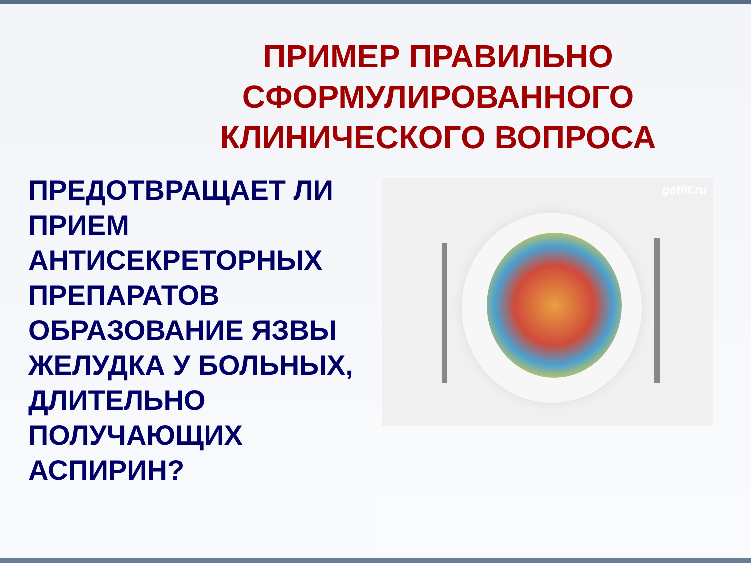ПРИМЕР ПРАВИЛЬНО
СФОРМУЛИРОВАННОГО
КЛИНИЧЕСКОГО ВОПРОСА
ПРЕДОТВРАЩАЕТ ЛИ ПРИЕМ АНТИСЕКРЕТОРНЫХ ПРЕПАРАТОВ ОБРАЗОВАНИЕ ЯЗВЫ ЖЕЛУДКА У БОЛЬНЫХ, ДЛИТЕЛЬНО ПОЛУЧАЮЩИХ АСПИРИН?
getfit.ru